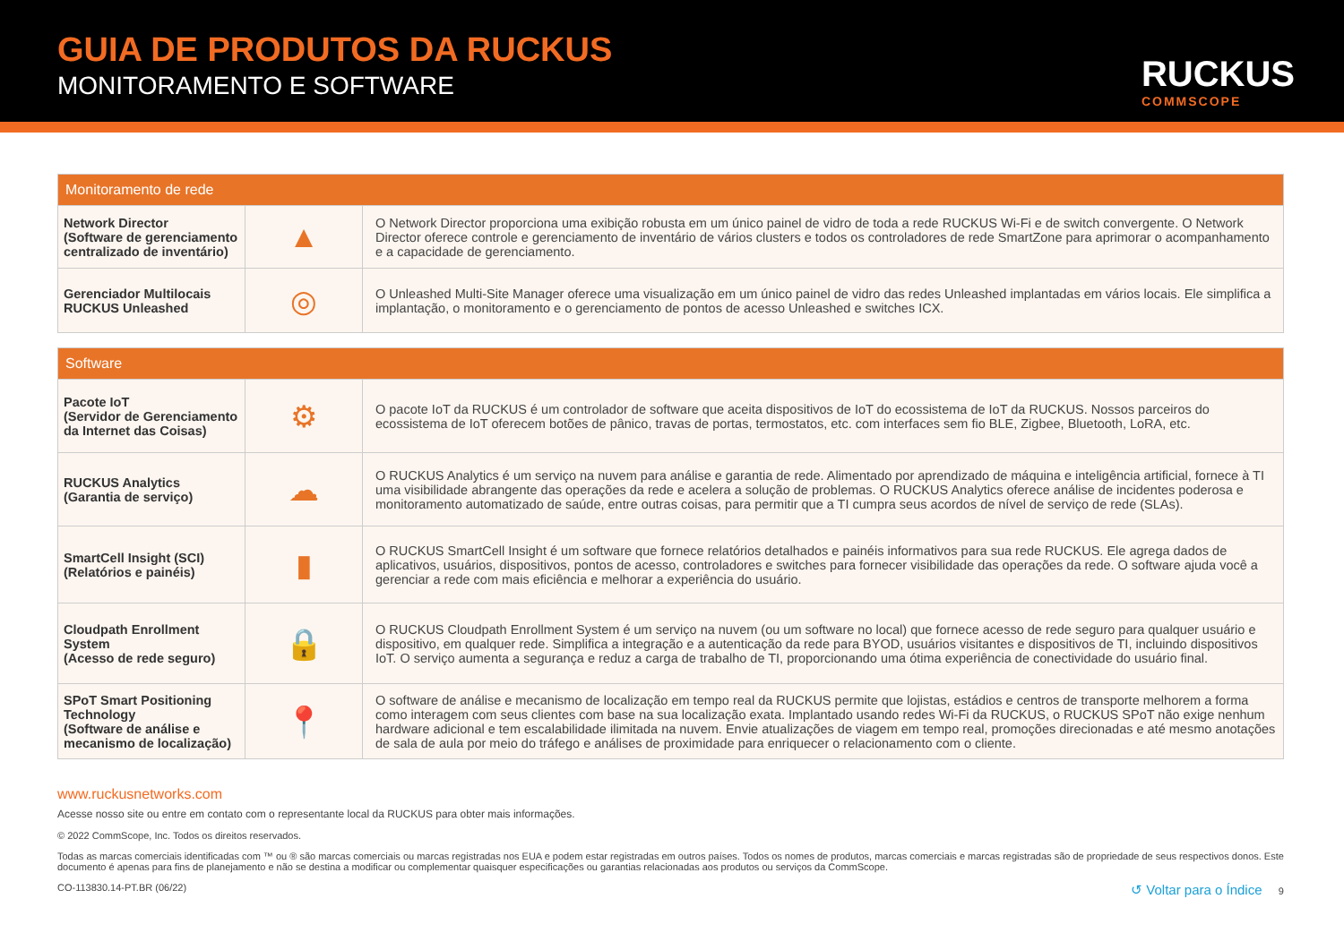GUIA DE PRODUTOS DA RUCKUS
MONITORAMENTO E SOFTWARE RUCKUS
COMMSCOPE
| Monitoramento de rede | | |
| --- | --- | --- |
| Network Director (Software de gerenciamento centralizado de inventário) | ▲ | O Network Director proporciona uma exibição robusta em um único painel de vidro de toda a rede RUCKUS Wi-Fi e de switch convergente. O Network Director oferece controle e gerenciamento de inventário de vários clusters e todos os controladores de rede SmartZone para aprimorar o acompanhamento e a capacidade de gerenciamento. |
| Gerenciador Multilocais RUCKUS Unleashed | ◎ | O Unleashed Multi-Site Manager oferece uma visualização em um único painel de vidro das redes Unleashed implantadas em vários locais. Ele simplifica a implantação, o monitoramento e o gerenciamento de pontos de acesso Unleashed e switches ICX. |
| Software | | |
| --- | --- | --- |
| Pacote IoT (Servidor de Gerenciamento da Internet das Coisas) | ⚙ | O pacote IoT da RUCKUS é um controlador de software que aceita dispositivos de IoT do ecossistema de IoT da RUCKUS. Nossos parceiros do ecossistema de IoT oferecem botões de pânico, travas de portas, termostatos, etc. com interfaces sem fio BLE, Zigbee, Bluetooth, LoRA, etc. |
| RUCKUS Analytics (Garantia de serviço) | ☁ | O RUCKUS Analytics é um serviço na nuvem para análise e garantia de rede. Alimentado por aprendizado de máquina e inteligência artificial, fornece à TI uma visibilidade abrangente das operações da rede e acelera a solução de problemas. O RUCKUS Analytics oferece análise de incidentes poderosa e monitoramento automatizado de saúde, entre outras coisas, para permitir que a TI cumpra seus acordos de nível de serviço de rede (SLAs). |
| SmartCell Insight (SCI) (Relatórios e painéis) | ▮ | O RUCKUS SmartCell Insight é um software que fornece relatórios detalhados e painéis informativos para sua rede RUCKUS. Ele agrega dados de aplicativos, usuários, dispositivos, pontos de acesso, controladores e switches para fornecer visibilidade das operações da rede. O software ajuda você a gerenciar a rede com mais eficiência e melhorar a experiência do usuário. |
| Cloudpath Enrollment System (Acesso de rede seguro) | 🔒 | O RUCKUS Cloudpath Enrollment System é um serviço na nuvem (ou um software no local) que fornece acesso de rede seguro para qualquer usuário e dispositivo, em qualquer rede. Simplifica a integração e a autenticação da rede para BYOD, usuários visitantes e dispositivos de TI, incluindo dispositivos IoT. O serviço aumenta a segurança e reduz a carga de trabalho de TI, proporcionando uma ótima experiência de conectividade do usuário final. |
| SPoT Smart Positioning Technology (Software de análise e mecanismo de localização) | 📍 | O software de análise e mecanismo de localização em tempo real da RUCKUS permite que lojistas, estádios e centros de transporte melhorem a forma como interagem com seus clientes com base na sua localização exata. Implantado usando redes Wi-Fi da RUCKUS, o RUCKUS SPoT não exige nenhum hardware adicional e tem escalabilidade ilimitada na nuvem. Envie atualizações de viagem em tempo real, promoções direcionadas e até mesmo anotações de sala de aula por meio do tráfego e análises de proximidade para enriquecer o relacionamento com o cliente. |
www.ruckusnetworks.com
Acesse nosso site ou entre em contato com o representante local da RUCKUS para obter mais informações.
© 2022 CommScope, Inc. Todos os direitos reservados.
Todas as marcas comerciais identificadas com ™ ou ® são marcas comerciais ou marcas registradas nos EUA e podem estar registradas em outros países. Todos os nomes de produtos, marcas comerciais e marcas registradas são de propriedade de seus respectivos donos. Este documento é apenas para fins de planejamento e não se destina a modificar ou complementar quaisquer especificações ou garantias relacionadas aos produtos ou serviços da CommScope.
CO-113830.14-PT.BR (06/22) ↺ Voltar para o Índice 9